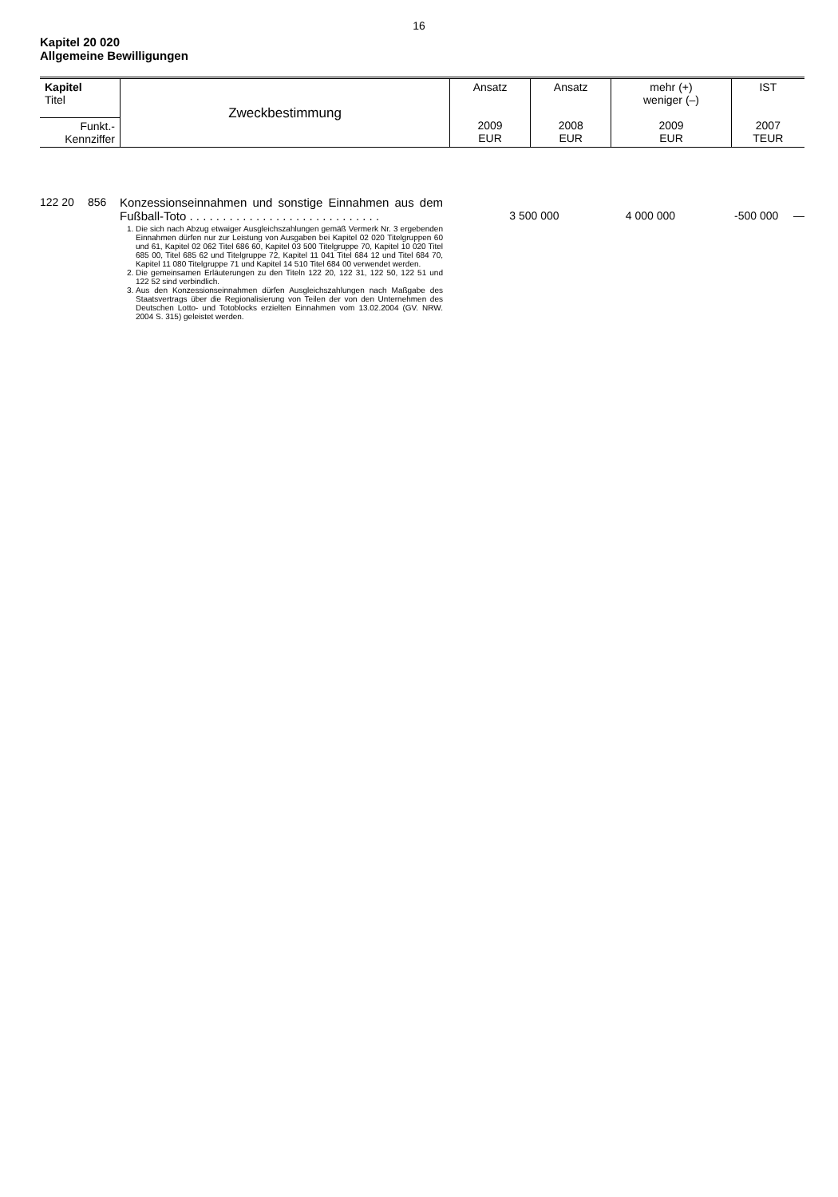16
Kapitel 20 020
Allgemeine Bewilligungen
| Kapitel Titel | Zweckbestimmung | Ansatz 2009 EUR | Ansatz 2008 EUR | mehr (+) weniger (–) 2009 EUR | IST 2007 TEUR |
| Funkt.- Kennziffer | | | | | |
| 122 20 | 856 | Konzessionseinnahmen und sonstige Einnahmen aus dem Fußball-Toto . . . . . . . . . . . . . . . . . . . . . . . . . . . . . 1. Die sich nach Abzug etwaiger Ausgleichszahlungen gemäß Vermerk Nr. 3 ergebenden Einnahmen dürfen nur zur Leistung von Ausgaben bei Kapitel 02 020 Titelgruppen 60 und 61, Kapitel 02 062 Titel 686 60, Kapitel 03 500 Titelgruppe 70, Kapitel 10 020 Titel 685 00, Titel 685 62 und Titelgruppe 72, Kapitel 11 041 Titel 684 12 und Titel 684 70, Kapitel 11 080 Titelgruppe 71 und Kapitel 14 510 Titel 684 00 verwendet werden. 2. Die gemeinsamen Erläuterungen zu den Titeln 122 20, 122 31, 122 50, 122 51 und 122 52 sind verbindlich. 3. Aus den Konzessionseinnahmen dürfen Ausgleichszahlungen nach Maßgabe des Staatsvertrags über die Regionalisierung von Teilen der von den Unternehmen des Deutschen Lotto- und Totoblocks erzielten Einnahmen vom 13.02.2004 (GV. NRW. 2004 S. 315) geleistet werden. | 3 500 000 | 4 000 000 | -500 000 | — |